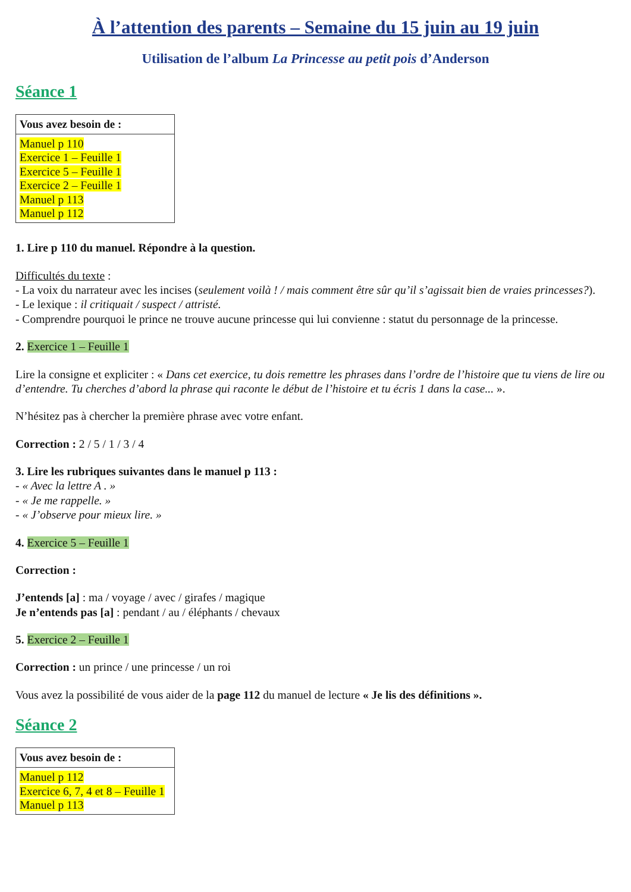À l’attention des parents – Semaine du 15 juin au 19 juin
Utilisation de l’album La Princesse au petit pois d’Anderson
Séance 1
| Vous avez besoin de : |
| --- |
| Manuel p 110 Exercice 1 – Feuille 1 Exercice 5 – Feuille 1 Exercice 2 – Feuille 1 Manuel p 113 Manuel p 112 |
1. Lire p 110 du manuel. Répondre à la question.
Difficultés du texte :
- La voix du narrateur avec les incises (seulement voilà ! / mais comment être sûr qu’il s’agissait bien de vraies princesses?).
- Le lexique : il critiquait / suspect / attristé.
- Comprendre pourquoi le prince ne trouve aucune princesse qui lui convienne : statut du personnage de la princesse.
2. Exercice 1 – Feuille 1
Lire la consigne et expliciter : « Dans cet exercice, tu dois remettre les phrases dans l’ordre de l’histoire que tu viens de lire ou d’entendre. Tu cherches d’abord la phrase qui raconte le début de l’histoire et tu écris 1 dans la case... ».
N’hésitez pas à chercher la première phrase avec votre enfant.
Correction : 2 / 5 / 1 / 3 / 4
3. Lire les rubriques suivantes dans le manuel p 113 :
- « Avec la lettre A . »
- « Je me rappelle. »
- « J’observe pour mieux lire. »
4. Exercice 5 – Feuille 1
Correction :
J’entends [a] : ma / voyage / avec / girafes / magique
Je n’entends pas [a] : pendant / au / éléphants / chevaux
5. Exercice 2 – Feuille 1
Correction : un prince / une princesse / un roi
Vous avez la possibilité de vous aider de la page 112 du manuel de lecture « Je lis des définitions ».
Séance 2
| Vous avez besoin de : |
| --- |
| Manuel p 112 Exercice 6, 7, 4 et 8 – Feuille 1 Manuel p 113 |